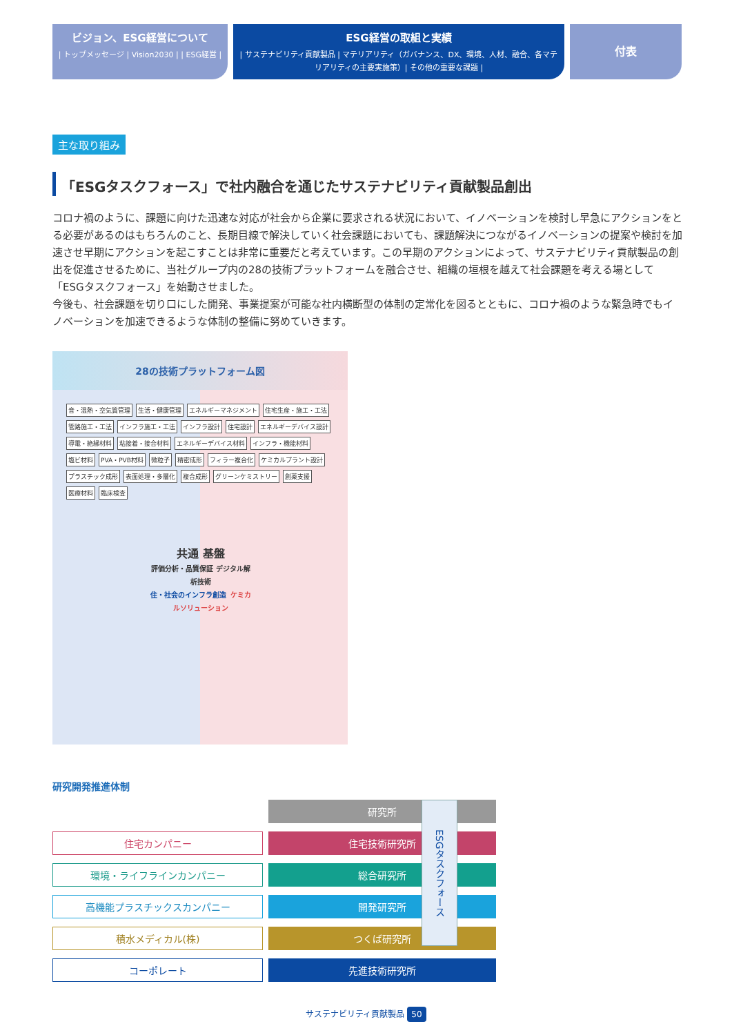ビジョン、ESG経営について
| トップメッセージ | Vision2030 | | ESG経営 |
ESG経営の取組と実績
| サステナビリティ貢献製品 | マテリアリティ（ガバナンス、DX、環境、人材、融合、各マテリアリティの主要実施策）| その他の重要な課題 |
付表
主な取り組み
「ESGタスクフォース」で社内融合を通じたサステナビリティ貢献製品創出
コロナ禍のように、課題に向けた迅速な対応が社会から企業に要求される状況において、イノベーションを検討し早急にアクションをとる必要があるのはもちろんのこと、長期目線で解決していく社会課題においても、課題解決につながるイノベーションの提案や検討を加速させ早期にアクションを起こすことは非常に重要だと考えています。この早期のアクションによって、サステナビリティ貢献製品の創出を促進させるために、当社グループ内の28の技術プラットフォームを融合させ、組織の垣根を越えて社会課題を考える場として「ESGタスクフォース」を始動させました。
今後も、社会課題を切り口にした開発、事業提案が可能な社内横断型の体制の定常化を図るとともに、コロナ禍のような緊急時でもイノベーションを加速できるような体制の整備に努めていきます。
28の技術プラットフォーム図
音・温熱・空気質管理 生活・健康管理 エネルギーマネジメント 住宅生産・施工・工法 管路施工・工法 インフラ施工・工法 インフラ設計 住宅設計 エネルギーデバイス設計 導電・絶縁材料 粘接着・接合材料 エネルギーデバイス材料 インフラ・機能材料 塩ビ材料 PVA・PVB材料 微粒子 精密成形 フィラー複合化 ケミカルプラント設計 プラスチック成形 表面処理・多層化 複合成形 グリーンケミストリー 創薬支援 医療材料 臨床検査
共通 基盤
評価分析・品質保証 デジタル解析技術
住・社会のインフラ創造 ケミカルソリューション
研究開発推進体制
研究所
住宅カンパニー
住宅技術研究所
環境・ライフラインカンパニー
総合研究所
高機能プラスチックスカンパニー
開発研究所
積水メディカル(株)
つくば研究所
コーポレート
先進技術研究所
ESGタスクフォース
サステナビリティ貢献製品 50